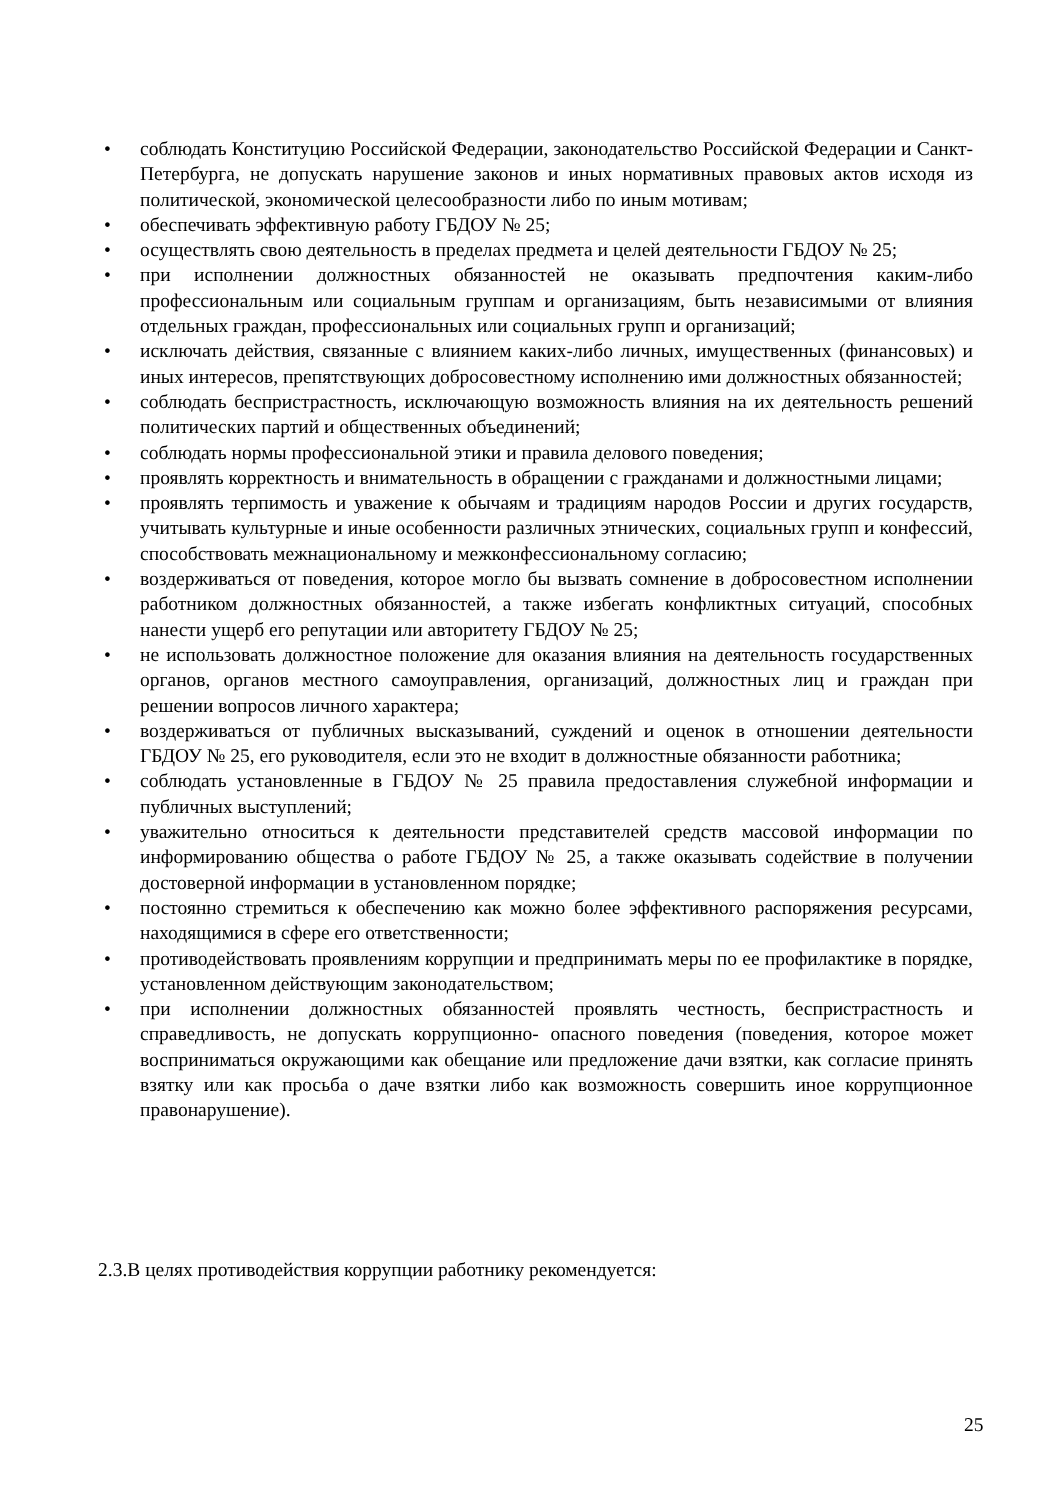• соблюдать Конституцию Российской Федерации, законодательство Российской Федерации и Санкт-Петербурга, не допускать нарушение законов и иных нормативных правовых актов исходя из политической, экономической целесообразности либо по иным мотивам;
• обеспечивать эффективную работу ГБДОУ № 25;
• осуществлять свою деятельность в пределах предмета и целей деятельности ГБДОУ № 25;
• при исполнении должностных обязанностей не оказывать предпочтения каким-либо профессиональным или социальным группам и организациям, быть независимыми от влияния отдельных граждан, профессиональных или социальных групп и организаций;
• исключать действия, связанные с влиянием каких-либо личных, имущественных (финансовых) и иных интересов, препятствующих добросовестному исполнению ими должностных обязанностей;
• соблюдать беспристрастность, исключающую возможность влияния на их деятельность решений политических партий и общественных объединений;
• соблюдать нормы профессиональной этики и правила делового поведения;
• проявлять корректность и внимательность в обращении с гражданами и должностными лицами;
• проявлять терпимость и уважение к обычаям и традициям народов России и других государств, учитывать культурные и иные особенности различных этнических, социальных групп и конфессий, способствовать межнациональному и межконфессиональному согласию;
• воздерживаться от поведения, которое могло бы вызвать сомнение в добросовестном исполнении работником должностных обязанностей, а также избегать конфликтных ситуаций, способных нанести ущерб его репутации или авторитету ГБДОУ № 25;
• не использовать должностное положение для оказания влияния на деятельность государственных органов, органов местного самоуправления, организаций, должностных лиц и граждан при решении вопросов личного характера;
• воздерживаться от публичных высказываний, суждений и оценок в отношении деятельности ГБДОУ № 25, его руководителя, если это не входит в должностные обязанности работника;
• соблюдать установленные в ГБДОУ № 25 правила предоставления служебной информации и публичных выступлений;
• уважительно относиться к деятельности представителей средств массовой информации по информированию общества о работе ГБДОУ № 25, а также оказывать содействие в получении достоверной информации в установленном порядке;
• постоянно стремиться к обеспечению как можно более эффективного распоряжения ресурсами, находящимися в сфере его ответственности;
• противодействовать проявлениям коррупции и предпринимать меры по ее профилактике в порядке, установленном действующим законодательством;
• при исполнении должностных обязанностей проявлять честность, беспристрастность и справедливость, не допускать коррупционно- опасного поведения (поведения, которое может восприниматься окружающими как обещание или предложение дачи взятки, как согласие принять взятку или как просьба о даче взятки либо как возможность совершить иное коррупционное правонарушение).
2.3.В целях противодействия коррупции работнику рекомендуется:
25